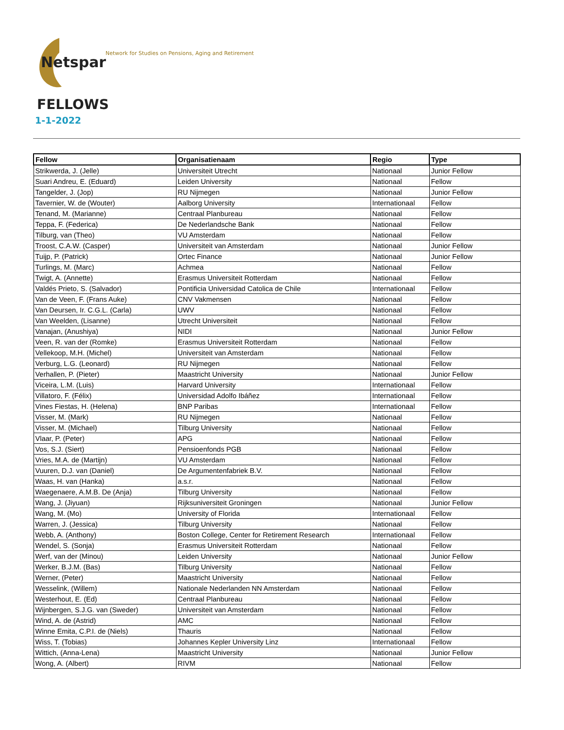Netspar
Network for Studies on Pensions, Aging and Retirement
FELLOWS
1-1-2022
| Fellow | Organisatienaam | Regio | Type |
| --- | --- | --- | --- |
| Strikwerda, J. (Jelle) | Universiteit Utrecht | Nationaal | Junior Fellow |
| Suari Andreu, E. (Eduard) | Leiden University | Nationaal | Fellow |
| Tangelder, J. (Jop) | RU Nijmegen | Nationaal | Junior Fellow |
| Tavernier, W. de (Wouter) | Aalborg University | Internationaal | Fellow |
| Tenand, M. (Marianne) | Centraal Planbureau | Nationaal | Fellow |
| Teppa, F. (Federica) | De Nederlandsche Bank | Nationaal | Fellow |
| Tilburg, van (Theo) | VU Amsterdam | Nationaal | Fellow |
| Troost, C.A.W. (Casper) | Universiteit van Amsterdam | Nationaal | Junior Fellow |
| Tuijp, P. (Patrick) | Ortec Finance | Nationaal | Junior Fellow |
| Turlings, M. (Marc) | Achmea | Nationaal | Fellow |
| Twigt, A. (Annette) | Erasmus Universiteit Rotterdam | Nationaal | Fellow |
| Valdés Prieto, S. (Salvador) | Pontificia Universidad Catolica de Chile | Internationaal | Fellow |
| Van de Veen, F. (Frans Auke) | CNV Vakmensen | Nationaal | Fellow |
| Van Deursen, Ir. C.G.L. (Carla) | UWV | Nationaal | Fellow |
| Van Weelden, (Lisanne) | Utrecht Universiteit | Nationaal | Fellow |
| Vanajan, (Anushiya) | NIDI | Nationaal | Junior Fellow |
| Veen, R. van der (Romke) | Erasmus Universiteit Rotterdam | Nationaal | Fellow |
| Vellekoop, M.H. (Michel) | Universiteit van Amsterdam | Nationaal | Fellow |
| Verburg, L.G. (Leonard) | RU Nijmegen | Nationaal | Fellow |
| Verhallen, P. (Pieter) | Maastricht University | Nationaal | Junior Fellow |
| Viceira, L.M. (Luis) | Harvard University | Internationaal | Fellow |
| Villatoro, F. (Félix) | Universidad Adolfo Ibáñez | Internationaal | Fellow |
| Vines Fiestas, H. (Helena) | BNP Paribas | Internationaal | Fellow |
| Visser, M. (Mark) | RU Nijmegen | Nationaal | Fellow |
| Visser, M. (Michael) | Tilburg University | Nationaal | Fellow |
| Vlaar, P. (Peter) | APG | Nationaal | Fellow |
| Vos, S.J. (Siert) | Pensioenfonds PGB | Nationaal | Fellow |
| Vries, M.A. de (Martijn) | VU Amsterdam | Nationaal | Fellow |
| Vuuren, D.J. van (Daniel) | De Argumentenfabriek B.V. | Nationaal | Fellow |
| Waas, H. van (Hanka) | a.s.r. | Nationaal | Fellow |
| Waegenaere, A.M.B. De (Anja) | Tilburg University | Nationaal | Fellow |
| Wang, J. (Jiyuan) | Rijksuniversiteit Groningen | Nationaal | Junior Fellow |
| Wang, M. (Mo) | University of Florida | Internationaal | Fellow |
| Warren, J. (Jessica) | Tilburg University | Nationaal | Fellow |
| Webb, A. (Anthony) | Boston College, Center for Retirement Research | Internationaal | Fellow |
| Wendel, S. (Sonja) | Erasmus Universiteit Rotterdam | Nationaal | Fellow |
| Werf, van der (Minou) | Leiden University | Nationaal | Junior Fellow |
| Werker, B.J.M. (Bas) | Tilburg University | Nationaal | Fellow |
| Werner, (Peter) | Maastricht University | Nationaal | Fellow |
| Wesselink, (Willem) | Nationale Nederlanden NN Amsterdam | Nationaal | Fellow |
| Westerhout, E. (Ed) | Centraal Planbureau | Nationaal | Fellow |
| Wijnbergen, S.J.G. van (Sweder) | Universiteit van Amsterdam | Nationaal | Fellow |
| Wind, A. de (Astrid) | AMC | Nationaal | Fellow |
| Winne Emita, C.P.I. de (Niels) | Thauris | Nationaal | Fellow |
| Wiss, T. (Tobias) | Johannes Kepler University Linz | Internationaal | Fellow |
| Wittich, (Anna-Lena) | Maastricht University | Nationaal | Junior Fellow |
| Wong, A. (Albert) | RIVM | Nationaal | Fellow |